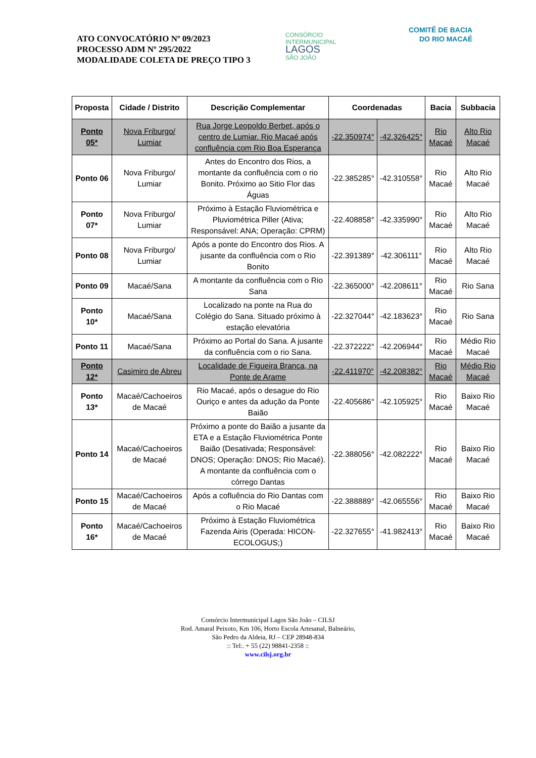ATO CONVOCATÓRIO Nº 09/2023
PROCESSO ADM Nº 295/2022
MODALIDADE COLETA DE PREÇO TIPO 3
CONSÓRCIO INTERMUNICIPAL
LAGOS
SÃO JOÃO
COMITÊ DE BACIA
DO RIO MACAÉ
| Proposta | Cidade / Distrito | Descrição Complementar | Coordenadas | | Bacia | Subbacia |
| --- | --- | --- | --- | --- | --- | --- |
| Ponto 05* | Nova Friburgo/ Lumiar | Rua Jorge Leopoldo Berbet, após o centro de Lumiar. Rio Macaé após confluência com Rio Boa Esperança | -22.350974° | -42.326425° | Rio Macaé | Alto Rio Macaé |
| Ponto 06 | Nova Friburgo/ Lumiar | Antes do Encontro dos Rios, a montante da confluência com o rio Bonito. Próximo ao Sitio Flor das Águas | -22.385285° | -42.310558° | Rio Macaé | Alto Rio Macaé |
| Ponto 07* | Nova Friburgo/ Lumiar | Próximo à Estação Fluviométrica e Pluviométrica Piller (Ativa; Responsável: ANA; Operação: CPRM) | -22.408858° | -42.335990° | Rio Macaé | Alto Rio Macaé |
| Ponto 08 | Nova Friburgo/ Lumiar | Após a ponte do Encontro dos Rios. A jusante da confluência com o Rio Bonito | -22.391389° | -42.306111° | Rio Macaé | Alto Rio Macaé |
| Ponto 09 | Macaé/Sana | A montante da confluência com o Rio Sana | -22.365000° | -42.208611° | Rio Macaé | Rio Sana |
| Ponto 10* | Macaé/Sana | Localizado na ponte na Rua do Colégio do Sana. Situado próximo à estação elevatória | -22.327044° | -42.183623° | Rio Macaé | Rio Sana |
| Ponto 11 | Macaé/Sana | Próximo ao Portal do Sana. A jusante da confluência com o rio Sana. | -22.372222° | -42.206944° | Rio Macaé | Médio Rio Macaé |
| Ponto 12* | Casimiro de Abreu | Localidade de Figueira Branca, na Ponte de Arame | -22.411970° | -42.208382° | Rio Macaé | Médio Rio Macaé |
| Ponto 13* | Macaé/Cachoeiros de Macaé | Rio Macaé, após o desague do Rio Ouriço e antes da adução da Ponte Baião | -22.405686° | -42.105925° | Rio Macaé | Baixo Rio Macaé |
| Ponto 14 | Macaé/Cachoeiros de Macaé | Próximo a ponte do Baião a jusante da ETA e a Estação Fluviométrica Ponte Baião (Desativada; Responsável: DNOS; Operação: DNOS; Rio Macaé). A montante da confluência com o córrego Dantas | -22.388056° | -42.082222° | Rio Macaé | Baixo Rio Macaé |
| Ponto 15 | Macaé/Cachoeiros de Macaé | Após a cofluência do Rio Dantas com o Rio Macaé | -22.388889° | -42.065556° | Rio Macaé | Baixo Rio Macaé |
| Ponto 16* | Macaé/Cachoeiros de Macaé | Próximo à Estação Fluviométrica Fazenda Airis (Operada: HICON-ECOLOGUS;) | -22.327655° | -41.982413° | Rio Macaé | Baixo Rio Macaé |
Consórcio Intermunicipal Lagos São João – CILSJ
Rod. Amaral Peixoto, Km 106, Horto Escola Artesanal, Balneário,
São Pedro da Aldeia, RJ – CEP 28948-834
:: Tel:. + 55 (22) 98841-2358 ::
www.cilsj.org.br